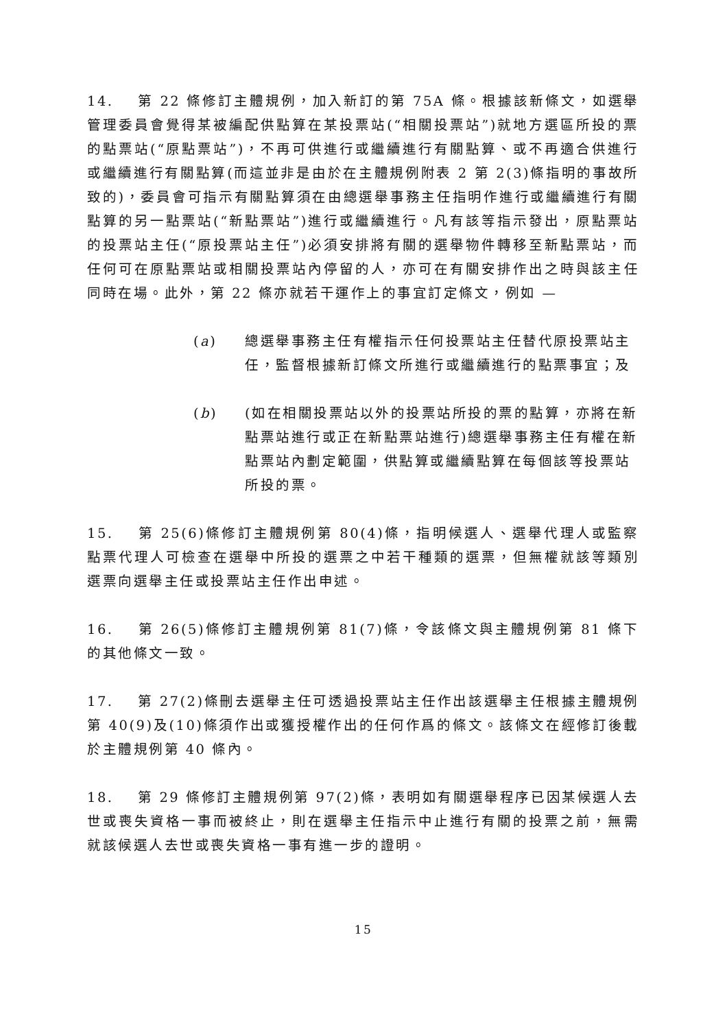14. 第 22 條修訂主體規例，加入新訂的第 75A 條。根據該新條文，如選舉管理委員會覺得某被編配供點算在某投票站(“相關投票站”)就地方選區所投的票的點票站(“原點票站”)，不再可供進行或繼續進行有關點算、或不再適合供進行或繼續進行有關點算(而這並非是由於在主體規例附表 2 第 2(3)條指明的事故所致的)，委員會可指示有關點算須在由總選舉事務主任指明作進行或繼續進行有關點算的另一點票站(“新點票站”)進行或繼續進行。凡有該等指示發出，原點票站的投票站主任(“原投票站主任”)必須安排將有關的選舉物件轉移至新點票站，而任何可在原點票站或相關投票站內停留的人，亦可在有關安排作出之時與該主任同時在場。此外，第 22 條亦就若干運作上的事宜訂定條文，例如 —
(a) 總選舉事務主任有權指示任何投票站主任替代原投票站主任，監督根據新訂條文所進行或繼續進行的點票事宜；及
(b) (如在相關投票站以外的投票站所投的票的點算，亦將在新點票站進行或正在新點票站進行)總選舉事務主任有權在新點票站內劃定範圍，供點算或繼續點算在每個該等投票站所投的票。
15. 第 25(6)條修訂主體規例第 80(4)條，指明候選人、選舉代理人或監察點票代理人可檢查在選舉中所投的選票之中若干種類的選票，但無權就該等類別選票向選舉主任或投票站主任作出申述。
16. 第 26(5)條修訂主體規例第 81(7)條，令該條文與主體規例第 81 條下的其他條文一致。
17. 第 27(2)條刪去選舉主任可透過投票站主任作出該選舉主任根據主體規例第 40(9)及(10)條須作出或獲授權作出的任何作爲的條文。該條文在經修訂後載於主體規例第 40 條內。
18. 第 29 條修訂主體規例第 97(2)條，表明如有關選舉程序已因某候選人去世或喪失資格一事而被終止，則在選舉主任指示中止進行有關的投票之前，無需就該候選人去世或喪失資格一事有進一步的證明。
15